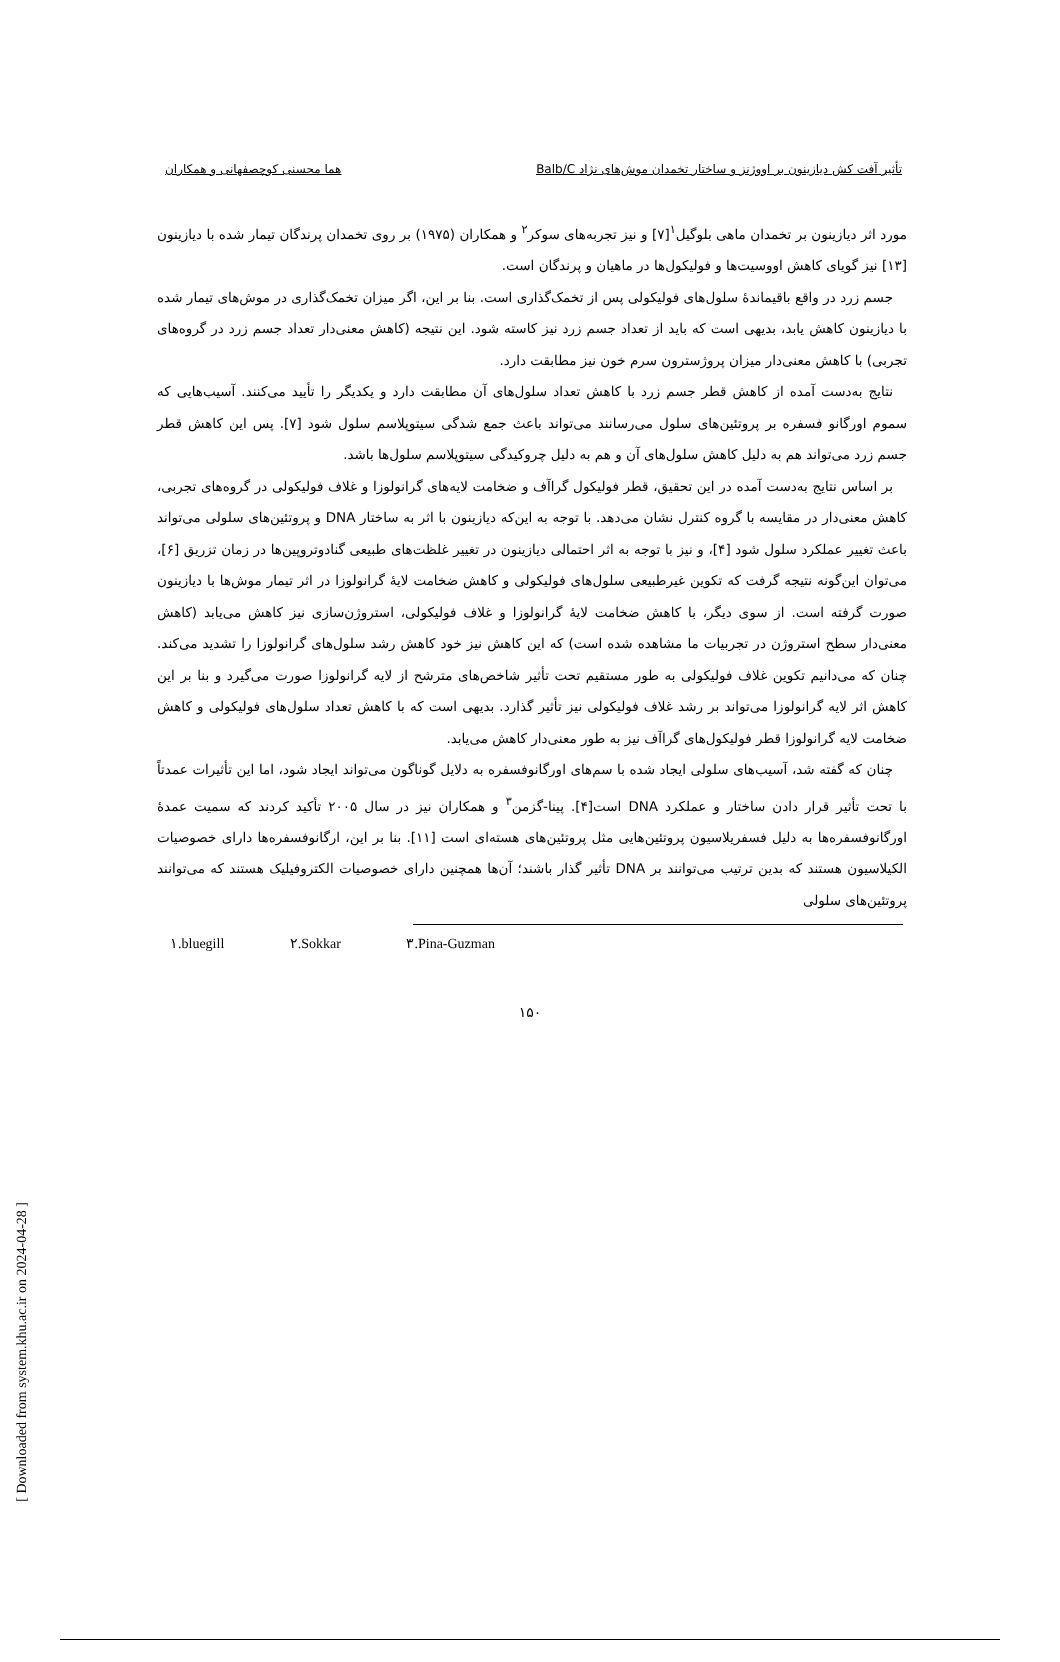تأثیر آفت کش دیازینون بر اووژنز و ساختار تخمدان موش‌های نژاد Balb/C هما محسنی کوچصفهانی و همکاران
مورد اثر دیازینون بر تخمدان ماهی بلوگیل<sup>۱</sup>[۷] و نیز تجربه‌های سوکر<sup>۲</sup> و همکاران (۱۹۷۵) بر روی تخمدان پرندگان تیمار شده با دیازینون [۱۳] نیز گویای کاهش اووسیت‌ها و فولیکول‌ها در ماهیان و پرندگان است.
جسم زرد در واقع باقیماندهٔ سلول‌های فولیکولی پس از تخمک‌گذاری است. بنا بر این، اگر میزان تخمک‌گذاری در موش‌های تیمار شده با دیازینون کاهش یابد، بدیهی است که باید از تعداد جسم زرد نیز کاسته شود. این نتیجه (کاهش معنی‌دار تعداد جسم زرد در گروه‌های تجربی) با کاهش معنی‌دار میزان پروژسترون سرم خون نیز مطابقت دارد.
نتایج به‌دست آمده از کاهش قطر جسم زرد با کاهش تعداد سلول‌های آن مطابقت دارد و یکدیگر را تأیید می‌کنند. آسیب‌هایی که سموم اورگانو فسفره بر پروتئین‌های سلول می‌رسانند می‌تواند باعث جمع شدگی سیتوپلاسم سلول شود [۷]. پس این کاهش قطر جسم زرد می‌تواند هم به دلیل کاهش سلول‌های آن و هم به دلیل چروکیدگی سیتوپلاسم سلول‌ها باشد.
بر اساس نتایج به‌دست آمده در این تحقیق، قطر فولیکول گراآف و ضخامت لایه‌های گرانولوزا و غلاف فولیکولی در گروه‌های تجربی، کاهش معنی‌دار در مقایسه با گروه کنترل نشان می‌دهد. با توجه به این‌که دیازینون با اثر به ساختار DNA و پروتئین‌های سلولی می‌تواند باعث تغییر عملکرد سلول شود [۴]، و نیز با توجه به اثر احتمالی دیازینون در تغییر غلظت‌های طبیعی گنادوتروپین‌ها در زمان تزریق [۶]، می‌توان این‌گونه نتیجه گرفت که تکوین غیرطبیعی سلول‌های فولیکولی و کاهش ضخامت لایهٔ گرانولوزا در اثر تیمار موش‌ها با دیازینون صورت گرفته است. از سوی دیگر، با کاهش ضخامت لایهٔ گرانولوزا و غلاف فولیکولی، استروژن‌سازی نیز کاهش می‌یابد (کاهش معنی‌دار سطح استروژن در تجربیات ما مشاهده شده است) که این کاهش نیز خود کاهش رشد سلول‌های گرانولوزا را تشدید می‌کند. چنان که می‌دانیم تکوین غلاف فولیکولی به طور مستقیم تحت تأثیر شاخص‌های مترشح از لایه گرانولوزا صورت می‌گیرد و بنا بر این کاهش اثر لایه گرانولوزا می‌تواند بر رشد غلاف فولیکولی نیز تأثیر گذارد. بدیهی است که با کاهش تعداد سلول‌های فولیکولی و کاهش ضخامت لایه گرانولوزا قطر فولیکول‌های گراآف نیز به طور معنی‌دار کاهش می‌یابد.
چنان که گفته شد، آسیب‌های سلولی ایجاد شده با سم‌های اورگانوفسفره به دلایل گوناگون می‌تواند ایجاد شود، اما این تأثیرات عمدتاً با تحت تأثیر قرار دادن ساختار و عملکرد DNA است[۴]. پینا-گزمن<sup>۳</sup> و همکاران نیز در سال ۲۰۰۵ تأکید کردند که سمیت عمدهٔ اورگانوفسفره‌ها به دلیل فسفریلاسیون پروتئین‌هایی مثل پروتئین‌های هسته‌ای است [۱۱]. بنا بر این، ارگانوفسفره‌ها دارای خصوصیات الکیلاسیون هستند که بدین ترتیب می‌توانند بر DNA تأثیر گذار باشند؛ آن‌ها همچنین دارای خصوصیات الکتروفیلیک هستند که می‌توانند پروتئین‌های سلولی
۱.bluegill ۲.Sokkar ۳.Pina-Guzman
۱۵۰
[ Downloaded from system.khu.ac.ir on 2024-04-28 ]